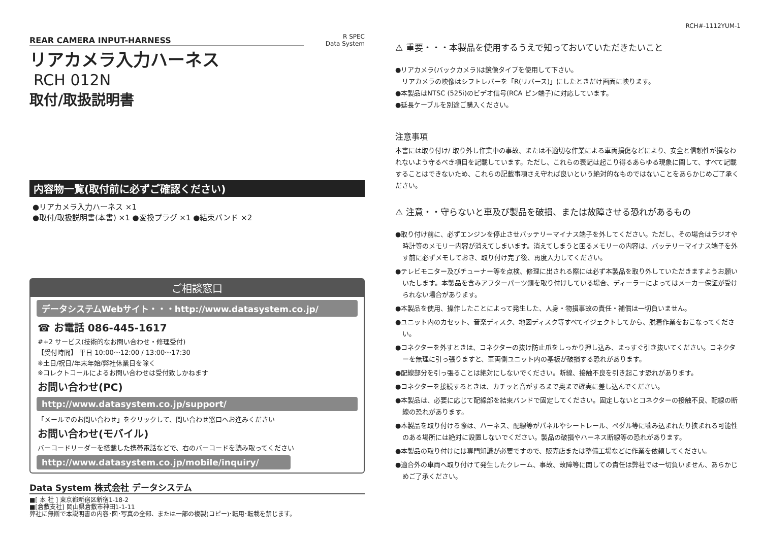REAR CAMERA INPUT-HARNESS
リアカメラ入力ハーネス
RCH 012N
取付/取扱説明書
R SPEC
Data System
内容物一覧(取付前に必ずご確認ください)
●リアカメラ入力ハーネス ×1
●取付/取扱説明書(本書) ×1 ●変換プラグ ×1 ●結束バンド ×2
ご相談窓口
データシステムWebサイト・・・http://www.datasystem.co.jp/
☎ お電話 086-445-1617
#+2 サービス(技術的なお問い合わせ・修理受付)
【受付時間】 平日 10:00～12:00 / 13:00～17:30
※土日/祝日/年末年始/弊社休業日を除く
※コレクトコールによるお問い合わせは受付致しかねます
お問い合わせ(PC)
http://www.datasystem.co.jp/support/
「メールでのお問い合わせ」をクリックして、問い合わせ窓口へお進みください
お問い合わせ(モバイル)
バーコードリーダーを搭載した携帯電話などで、右のバーコードを読み取ってください
http://www.datasystem.co.jp/mobile/inquiry/
Data System 株式会社 データシステム
■[ 本 社 ] 東京都新宿区新宿1-18-2
■[倉敷支社] 岡山県倉敷市神田1-1-11
弊社に無断で本説明書の内容･図･写真の全部、または一部の複製(コピー)･転用･転載を禁じます。
RCH#-1112YUM-1
⚠ 重要・・・本製品を使用するうえで知っておいていただきたいこと
●リアカメラ(バックカメラ)は鏡像タイプを使用して下さい。
　リアカメラの映像はシフトレバーを「R(リバース)」にしたときだけ画面に映ります。
●本製品はNTSC (525i)のビデオ信号(RCA ピン端子)に対応しています。
●延長ケーブルを別途ご購入ください。
注意事項
本書には取り付け/ 取り外し作業中の事故、または不適切な作業による車両損傷などにより、安全と信頼性が損なわれないよう守るべき項目を記載しています。ただし、これらの表記は起こり得るあらゆる現象に関して、すべて記載することはできないため、これらの記載事項さえ守れば良いという絶対的なものではないことをあらかじめご了承ください。
⚠ 注意・・守らないと車及び製品を破損、または故障させる恐れがあるもの
●取り付け前に、必ずエンジンを停止させバッテリーマイナス端子を外してください。ただし、その場合はラジオや時計等のメモリー内容が消えてしまいます。消えてしまうと困るメモリーの内容は、バッテリーマイナス端子を外す前に必ずメモしておき、取り付け完了後、再度入力してください。
●テレビモニター及びチューナー等を点検、修理に出される際には必ず本製品を取り外していただきますようお願いいたします。本製品を含みアフターパーツ類を取り付けしている場合、ディーラーによってはメーカー保証が受けられない場合があります。
●本製品を使用、操作したことによって発生した、人身・物損事故の責任・補償は一切負いません。
●ユニット内のカセット、音楽ディスク、地図ディスク等すべてイジェクトしてから、脱着作業をおこなってください。
●コネクターを外すときは、コネクターの抜け防止爪をしっかり押し込み、まっすぐ引き抜いてください。コネクターを無理に引っ張りますと、車両側ユニット内の基板が破損する恐れがあります。
●配線部分を引っ張ることは絶対にしないでください。断線、接触不良を引き起こす恐れがあります。
●コネクターを接続するときは、カチッと音がするまで奥まで確実に差し込んでください。
●本製品は、必要に応じて配線部を結束バンドで固定してください。固定しないとコネクターの接触不良、配線の断線の恐れがあります。
●本製品を取り付ける際は、ハーネス、配線等がパネルやシートレール、ペダル等に噛み込まれたり挟まれる可能性のある場所には絶対に設置しないでください。製品の破損やハーネス断線等の恐れがあります。
●本製品の取り付けには専門知識が必要ですので、販売店または整備工場などに作業を依頼してください。
●適合外の車両へ取り付けて発生したクレーム、事故、故障等に関しての責任は弊社では一切負いません、あらかじめご了承ください。